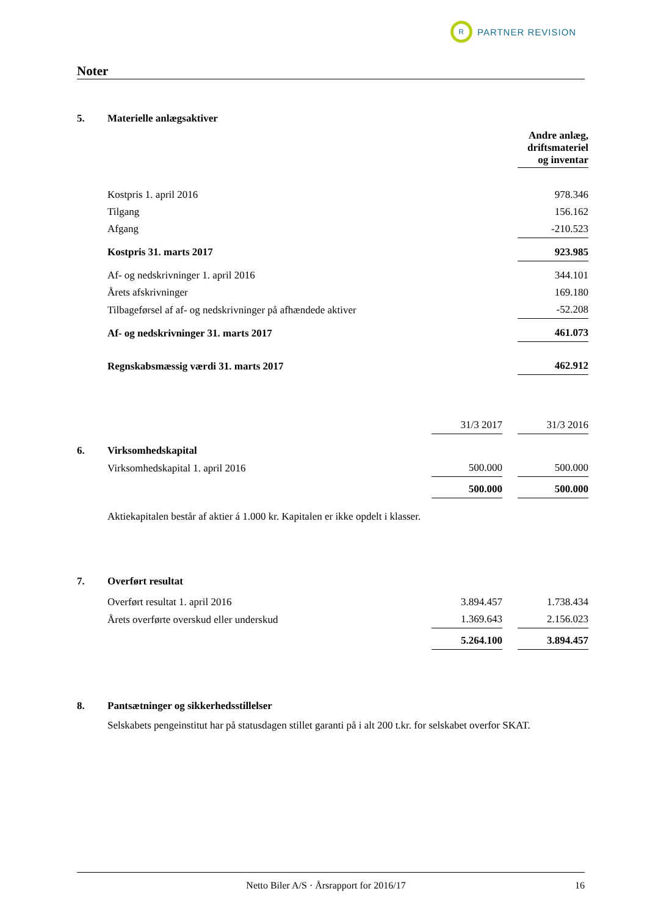R
PARTNER REVISION
Noter
| 5. | Materielle anlægsaktiver | | | |
| | | | | Andre anlæg, driftsmateriel og inventar |
| | Kostpris 1. april 2016 | | | 978.346 |
| | Tilgang | | | 156.162 |
| | Afgang | | | -210.523 |
| | Kostpris 31. marts 2017 | | | 923.985 |
| | Af- og nedskrivninger 1. april 2016 | | | 344.101 |
| | Årets afskrivninger | | | 169.180 |
| | Tilbageførsel af af- og nedskrivninger på afhændede aktiver | | | -52.208 |
| | Af- og nedskrivninger 31. marts 2017 | | | 461.073 |
| | Regnskabsmæssig værdi 31. marts 2017 | | | 462.912 |
| | | 31/3 2017 | | 31/3 2016 |
| 6. | Virksomhedskapital | | | |
| | Virksomhedskapital 1. april 2016 | 500.000 | | 500.000 |
| | | 500.000 | | 500.000 |
| | Aktiekapitalen består af aktier á 1.000 kr. Kapitalen er ikke opdelt i klasser. | | | |
| 7. | Overført resultat | | | |
| | Overført resultat 1. april 2016 | 3.894.457 | | 1.738.434 |
| | Årets overførte overskud eller underskud | 1.369.643 | | 2.156.023 |
| | | 5.264.100 | | 3.894.457 |
| 8. | Pantsætninger og sikkerhedsstillelser | | | |
| | Selskabets pengeinstitut har på statusdagen stillet garanti på i alt 200 t.kr. for selskabet overfor SKAT. | | | |
Netto Biler A/S · Årsrapport for 2016/17 16